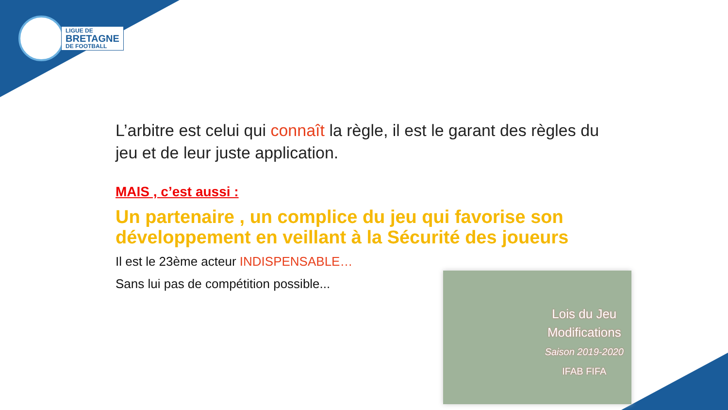LIGUE DE
BRETAGNE
DE FOOTBALL
L’arbitre est celui qui connaît la règle, il est le garant des règles du jeu et de leur juste application.
MAIS , c’est aussi :
Un partenaire , un complice du jeu qui favorise son développement en veillant à la Sécurité des joueurs
Il est le 23ème acteur INDISPENSABLE…
Sans lui pas de compétition possible...
Lois du Jeu
Modifications
Saison 2019-2020
IFAB FIFA